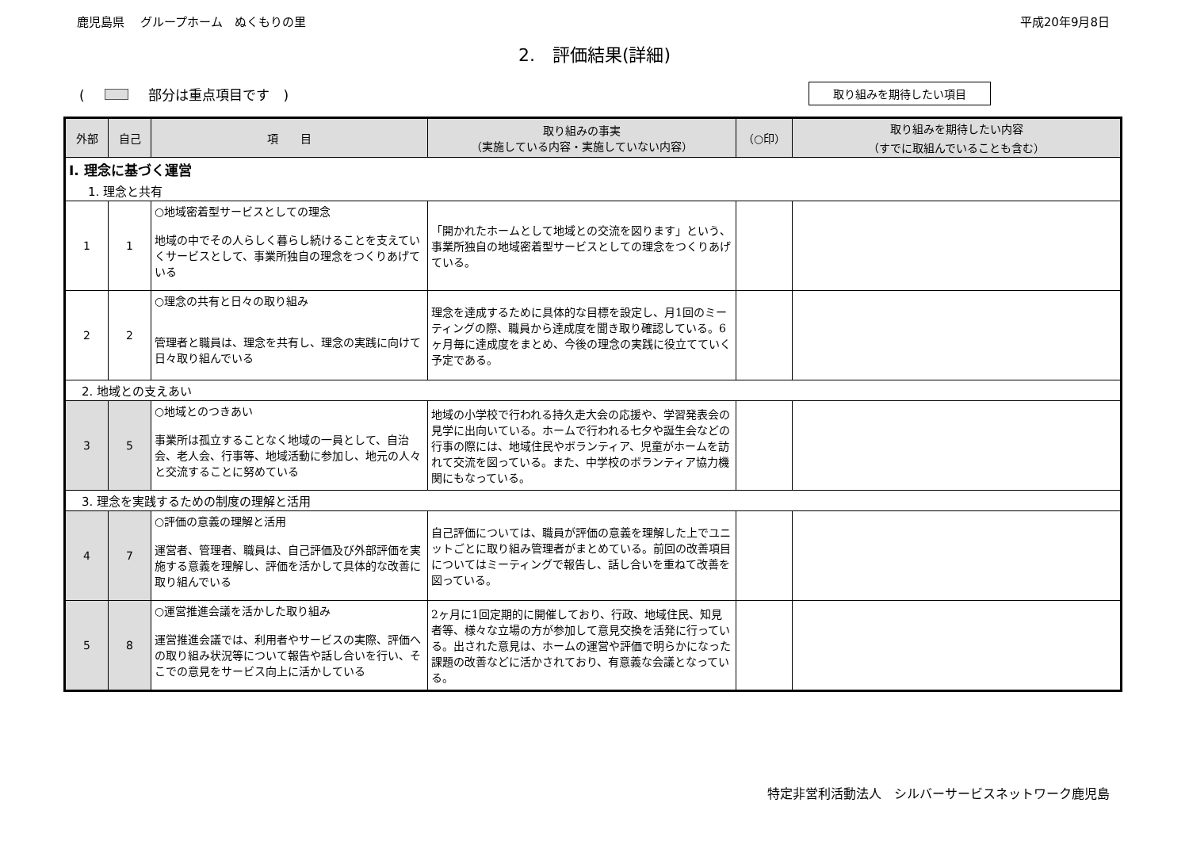鹿児島県　 グループホーム　ぬくもりの里 平成20年9月8日
2.　評価結果(詳細)
( 部分は重点項目です　) 取り組みを期待したい項目
| 外部 | 自己 | 項 目 | 取り組みの事実 （実施している内容・実施していない内容） | （○印） | 取り組みを期待したい内容 （すでに取組んでいることも含む） |
| --- | --- | --- | --- | --- | --- |
| Ⅰ. 理念に基づく運営 | | | | | |
| 1. 理念と共有 | | | | | |
| 1 | 1 | ○地域密着型サービスとしての理念 地域の中でその人らしく暮らし続けることを支えていくサービスとして、事業所独自の理念をつくりあげている | 「開かれたホームとして地域との交流を図ります」という、事業所独自の地域密着型サービスとしての理念をつくりあげている。 | | |
| 2 | 2 | ○理念の共有と日々の取り組み 管理者と職員は、理念を共有し、理念の実践に向けて日々取り組んでいる | 理念を達成するために具体的な目標を設定し、月1回のミーティングの際、職員から達成度を聞き取り確認している。6ヶ月毎に達成度をまとめ、今後の理念の実践に役立てていく予定である。 | | |
| 2. 地域との支えあい | | | | | |
| 3 | 5 | ○地域とのつきあい 事業所は孤立することなく地域の一員として、自治会、老人会、行事等、地域活動に参加し、地元の人々と交流することに努めている | 地域の小学校で行われる持久走大会の応援や、学習発表会の見学に出向いている。ホームで行われる七夕や誕生会などの行事の際には、地域住民やボランティア、児童がホームを訪れて交流を図っている。また、中学校のボランティア協力機関にもなっている。 | | |
| 3. 理念を実践するための制度の理解と活用 | | | | | |
| 4 | 7 | ○評価の意義の理解と活用 運営者、管理者、職員は、自己評価及び外部評価を実施する意義を理解し、評価を活かして具体的な改善に取り組んでいる | 自己評価については、職員が評価の意義を理解した上でユニットごとに取り組み管理者がまとめている。前回の改善項目についてはミーティングで報告し、話し合いを重ねて改善を図っている。 | | |
| 5 | 8 | ○運営推進会議を活かした取り組み 運営推進会議では、利用者やサービスの実際、評価への取り組み状況等について報告や話し合いを行い、そこでの意見をサービス向上に活かしている | 2ヶ月に1回定期的に開催しており、行政、地域住民、知見者等、様々な立場の方が参加して意見交換を活発に行っている。出された意見は、ホームの運営や評価で明らかになった課題の改善などに活かされており、有意義な会議となっている。 | | |
特定非営利活動法人　シルバーサービスネットワーク鹿児島